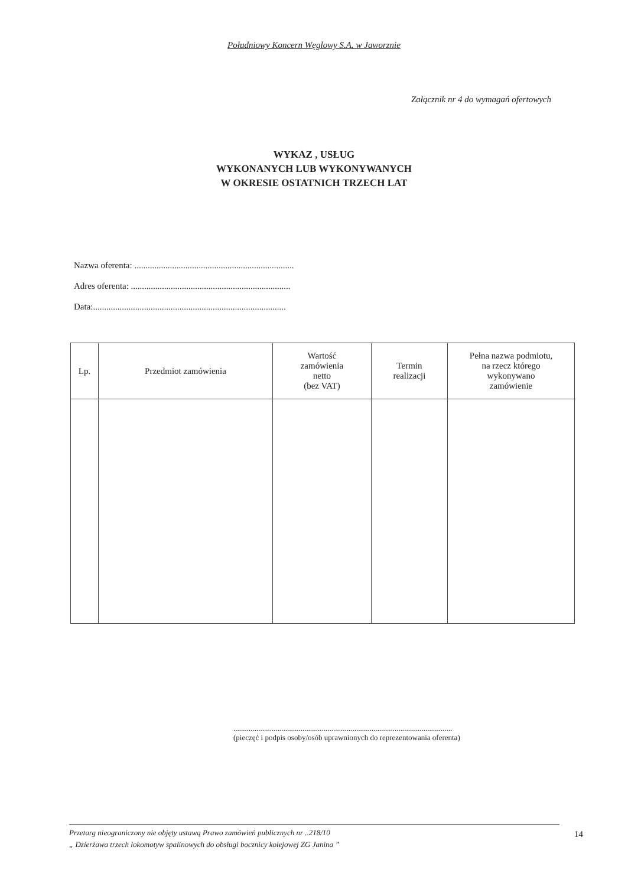Południowy Koncern Węglowy S.A. w Jaworznie
Załącznik nr 4 do wymagań ofertowych
WYKAZ , USŁUG
WYKONANYCH LUB WYKONYWANYCH
W OKRESIE OSTATNICH TRZECH LAT
Nazwa oferenta: ........................................................................
Adres oferenta: ........................................................................
Data:.......................................................................................
| Lp. | Przedmiot zamówienia | Wartość zamówienia netto (bez VAT) | Termin realizacji | Pełna nazwa podmiotu, na rzecz którego wykonywano zamówienie |
| --- | --- | --- | --- | --- |
..................................................................................................................
(pieczęć i podpis osoby/osób uprawnionych do reprezentowania oferenta)
Przetarg nieograniczony nie objęty ustawą Prawo zamówień publicznych nr ..218/10
„ Dzierżawa trzech lokomotyw spalinowych do obsługi bocznicy kolejowej ZG Janina ”
14